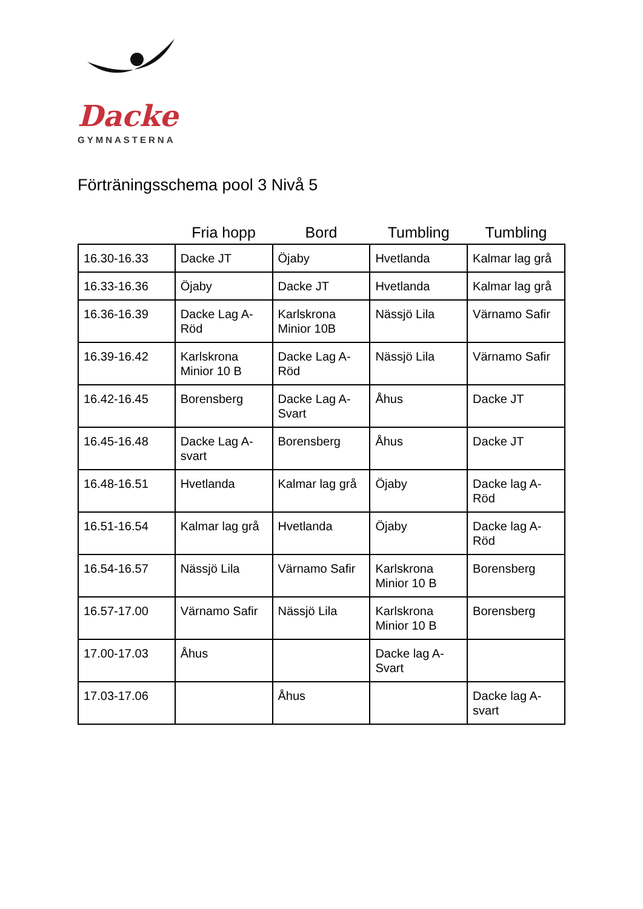Dacke
GYMNASTERNA
Förträningsschema pool 3 Nivå 5
| | Fria hopp | Bord | Tumbling | Tumbling |
| --- | --- | --- | --- | --- |
| 16.30-16.33 | Dacke JT | Öjaby | Hvetlanda | Kalmar lag grå |
| 16.33-16.36 | Öjaby | Dacke JT | Hvetlanda | Kalmar lag grå |
| 16.36-16.39 | Dacke Lag A-Röd | Karlskrona Minior 10B | Nässjö Lila | Värnamo Safir |
| 16.39-16.42 | Karlskrona Minior 10 B | Dacke Lag A-Röd | Nässjö Lila | Värnamo Safir |
| 16.42-16.45 | Borensberg | Dacke Lag A-Svart | Åhus | Dacke JT |
| 16.45-16.48 | Dacke Lag A-svart | Borensberg | Åhus | Dacke JT |
| 16.48-16.51 | Hvetlanda | Kalmar lag grå | Öjaby | Dacke lag A-Röd |
| 16.51-16.54 | Kalmar lag grå | Hvetlanda | Öjaby | Dacke lag A-Röd |
| 16.54-16.57 | Nässjö Lila | Värnamo Safir | Karlskrona Minior 10 B | Borensberg |
| 16.57-17.00 | Värnamo Safir | Nässjö Lila | Karlskrona Minior 10 B | Borensberg |
| 17.00-17.03 | Åhus | | Dacke lag A-Svart | |
| 17.03-17.06 | | Åhus | | Dacke lag A-svart |